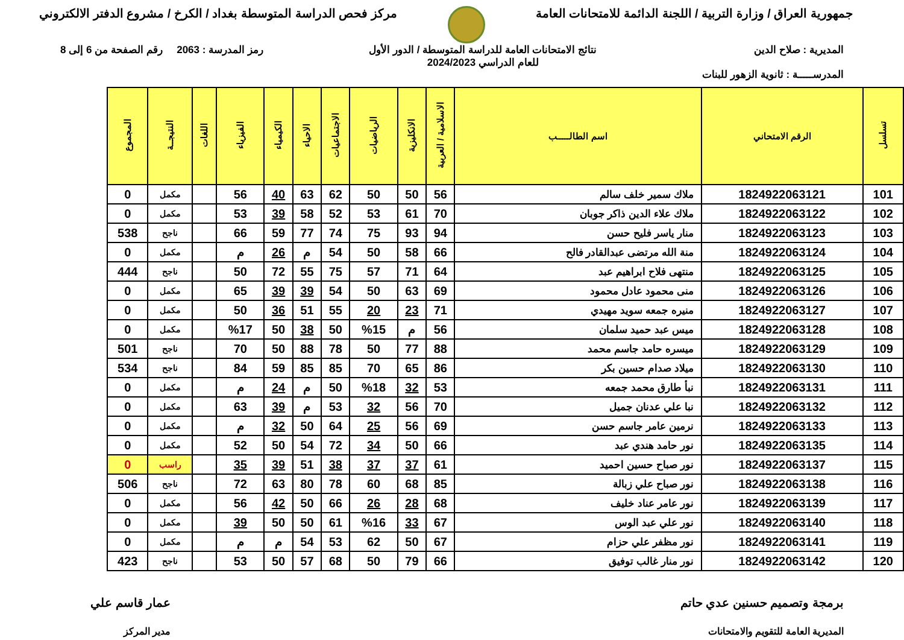جمهورية العراق / وزارة التربية / اللجنة الدائمة للامتحانات العامة
مركز فحص الدراسة المتوسطة بغداد / الكرخ / مشروع الدفتر الالكتروني
المديرية : صلاح الدين
المدرســـــة : ثانوية الزهور للبنات
نتائج الامتحانات العامة للدراسة المتوسطة / الدور الأول
للعام الدراسي 2024/2023
رمز المدرسة : 2063 رقم الصفحة من 6 إلى 8
| تسلسل | الرقم الامتحاني | اسم الطالـــــب | الاسلامية / العربية | الانكليزية | الرياضيات | الاجتماعيات | الاحياء | الكيمياء | الفيزياء | اللغات | النتيجــة | المجموع |
| --- | --- | --- | --- | --- | --- | --- | --- | --- | --- | --- | --- | --- |
| 101 | 1824922063121 | ملاك سمير خلف سالم | 56 | 50 | 50 | 62 | 63 | 40 | 56 | | مكمل | 0 |
| 102 | 1824922063122 | ملاك علاء الدين ذاكر جوبان | 70 | 61 | 53 | 52 | 58 | 39 | 53 | | مكمل | 0 |
| 103 | 1824922063123 | منار ياسر فليح حسن | 94 | 93 | 75 | 74 | 77 | 59 | 66 | | ناجح | 538 |
| 104 | 1824922063124 | منة الله مرتضى عبدالقادر فالح | 66 | 58 | 50 | 54 | م | 26 | م | | مكمل | 0 |
| 105 | 1824922063125 | منتهى فلاح ابراهيم عبد | 64 | 71 | 57 | 75 | 55 | 72 | 50 | | ناجح | 444 |
| 106 | 1824922063126 | منى محمود عادل محمود | 69 | 63 | 50 | 54 | 39 | 39 | 65 | | مكمل | 0 |
| 107 | 1824922063127 | منيره جمعه سويد مهيدي | 71 | 23 | 20 | 55 | 51 | 36 | 50 | | مكمل | 0 |
| 108 | 1824922063128 | ميس عبد حميد سلمان | 56 | م | %15 | 50 | 38 | 50 | %17 | | مكمل | 0 |
| 109 | 1824922063129 | ميسره حامد جاسم محمد | 88 | 77 | 50 | 78 | 88 | 50 | 70 | | ناجح | 501 |
| 110 | 1824922063130 | ميلاد صدام حسين بكر | 86 | 65 | 70 | 85 | 85 | 59 | 84 | | ناجح | 534 |
| 111 | 1824922063131 | نبأ طارق محمد جمعه | 53 | 32 | %18 | 50 | م | 24 | م | | مكمل | 0 |
| 112 | 1824922063132 | نبا علي عدنان جميل | 70 | 56 | 32 | 53 | م | 39 | 63 | | مكمل | 0 |
| 113 | 1824922063133 | نرمين عامر جاسم حسن | 69 | 56 | 25 | 64 | 50 | 32 | م | | مكمل | 0 |
| 114 | 1824922063135 | نور حامد هندي عبد | 66 | 50 | 34 | 72 | 54 | 50 | 52 | | مكمل | 0 |
| 115 | 1824922063137 | نور صباح حسين احميد | 61 | 37 | 37 | 38 | 51 | 39 | 35 | | راسب | 0 |
| 116 | 1824922063138 | نور صباح علي زبالة | 85 | 68 | 60 | 78 | 80 | 63 | 72 | | ناجح | 506 |
| 117 | 1824922063139 | نور عامر عناد خليف | 68 | 28 | 26 | 66 | 50 | 42 | 56 | | مكمل | 0 |
| 118 | 1824922063140 | نور علي عبد الوس | 67 | 33 | %16 | 61 | 50 | 50 | 39 | | مكمل | 0 |
| 119 | 1824922063141 | نور مظفر علي حزام | 67 | 50 | 62 | 53 | 54 | م | م | | مكمل | 0 |
| 120 | 1824922063142 | نور منار غالب توفيق | 66 | 79 | 50 | 68 | 57 | 50 | 53 | | ناجح | 423 |
برمجة وتصميم حسنين عدي حاتم
المديرية العامة للتقويم والامتحانات
عمار قاسم علي
مدير المركز